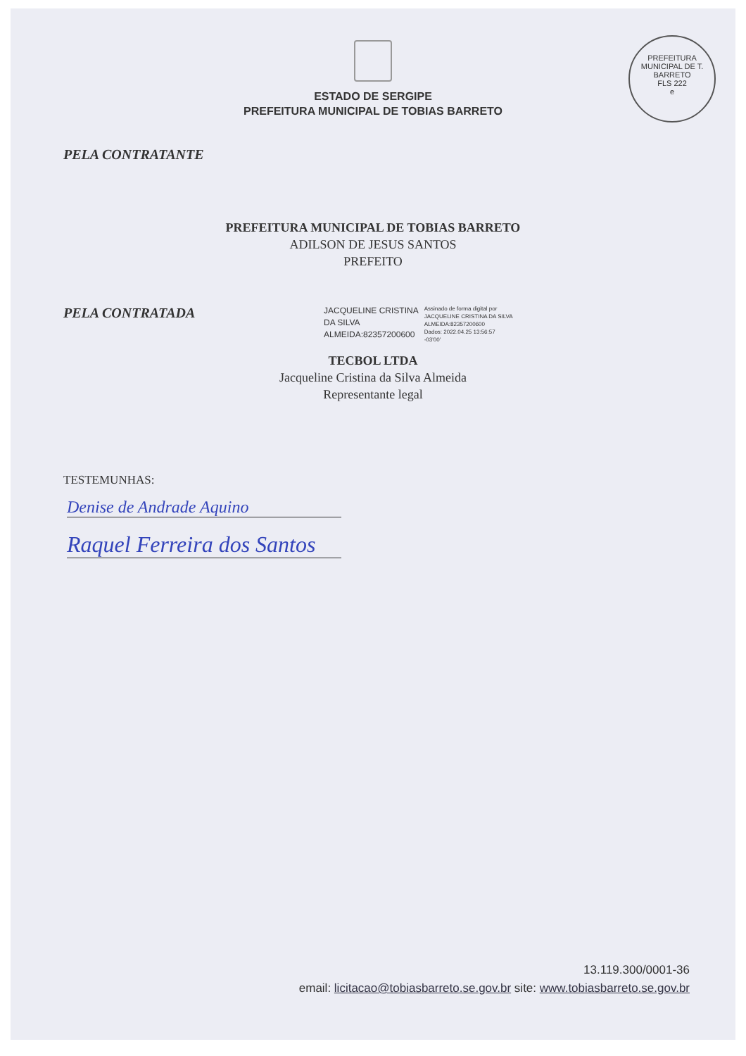PREFEITURA MUNICIPAL DE T. BARRETO
FLS 222
e
ESTADO DE SERGIPE
PREFEITURA MUNICIPAL DE TOBIAS BARRETO
PELA CONTRATANTE
PREFEITURA MUNICIPAL DE TOBIAS BARRETO
ADILSON DE JESUS SANTOS
PREFEITO
PELA CONTRATADA
JACQUELINE CRISTINA
DA SILVA
ALMEIDA:82357200600
Assinado de forma digital por
JACQUELINE CRISTINA DA SILVA
ALMEIDA:82357200600
Dados: 2022.04.25 13:56:57
-03'00'
TECBOL LTDA
Jacqueline Cristina da Silva Almeida
Representante legal
TESTEMUNHAS:
Denise de Andrade Aquino
Raquel Ferreira dos Santos
13.119.300/0001-36
email: licitacao@tobiasbarreto.se.gov.br site: www.tobiasbarreto.se.gov.br